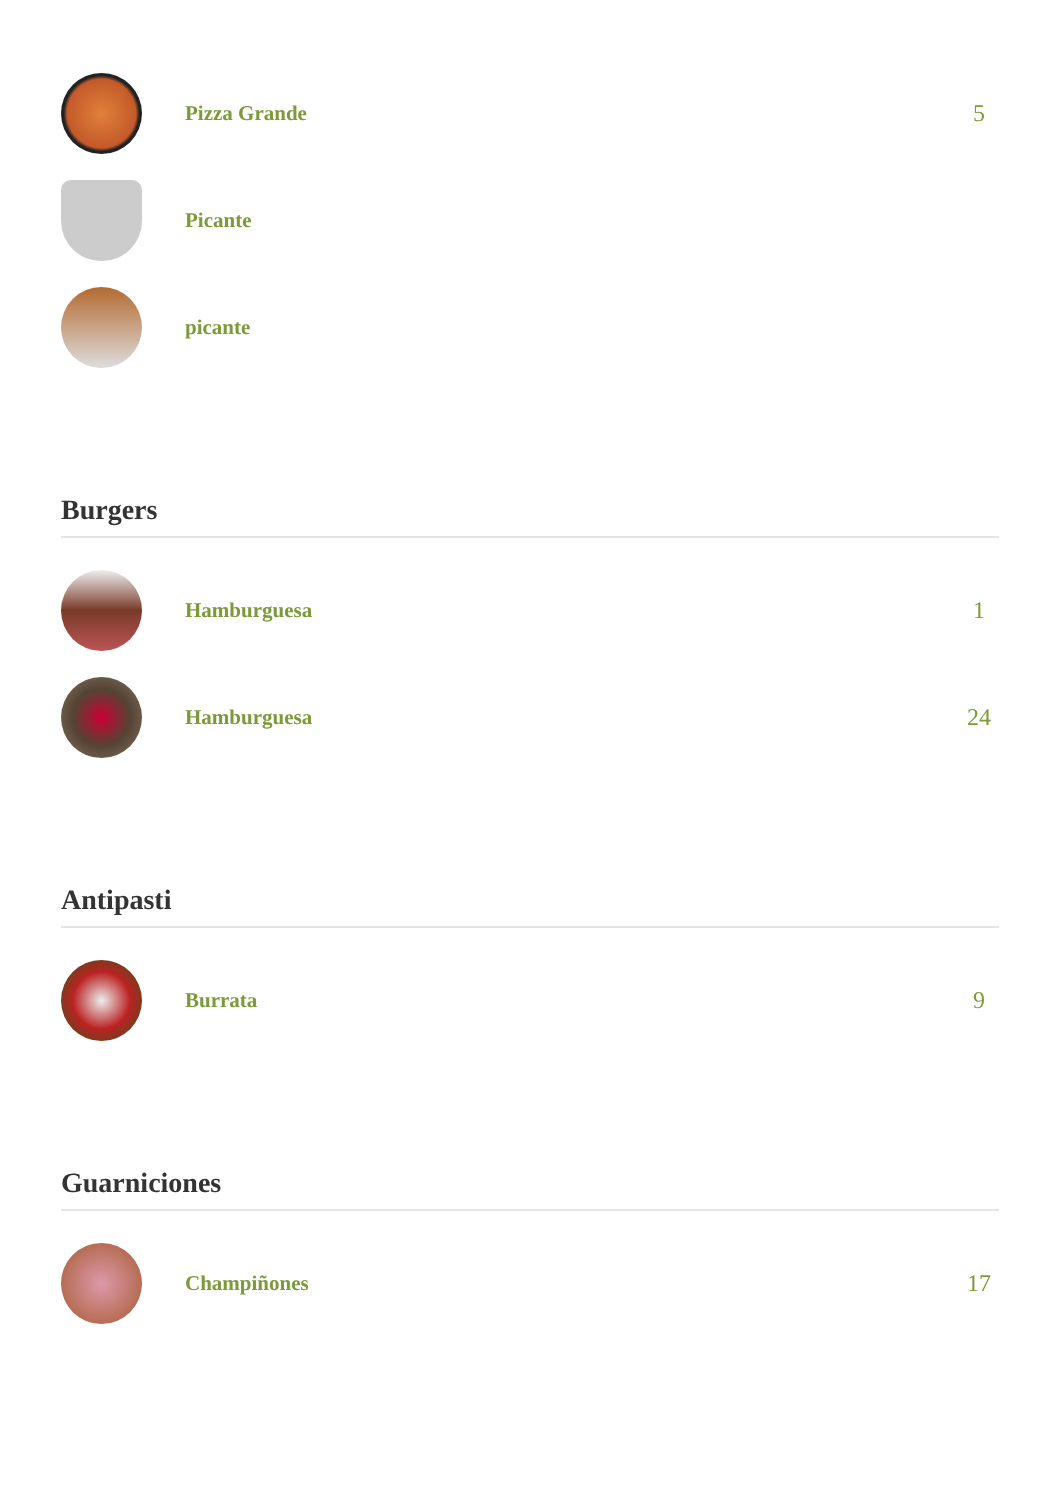Pizza Grande 5
Picante
picante
Burgers
Hamburguesa 1
Hamburguesa 24
Antipasti
Burrata 9
Guarniciones
Champiñones 17